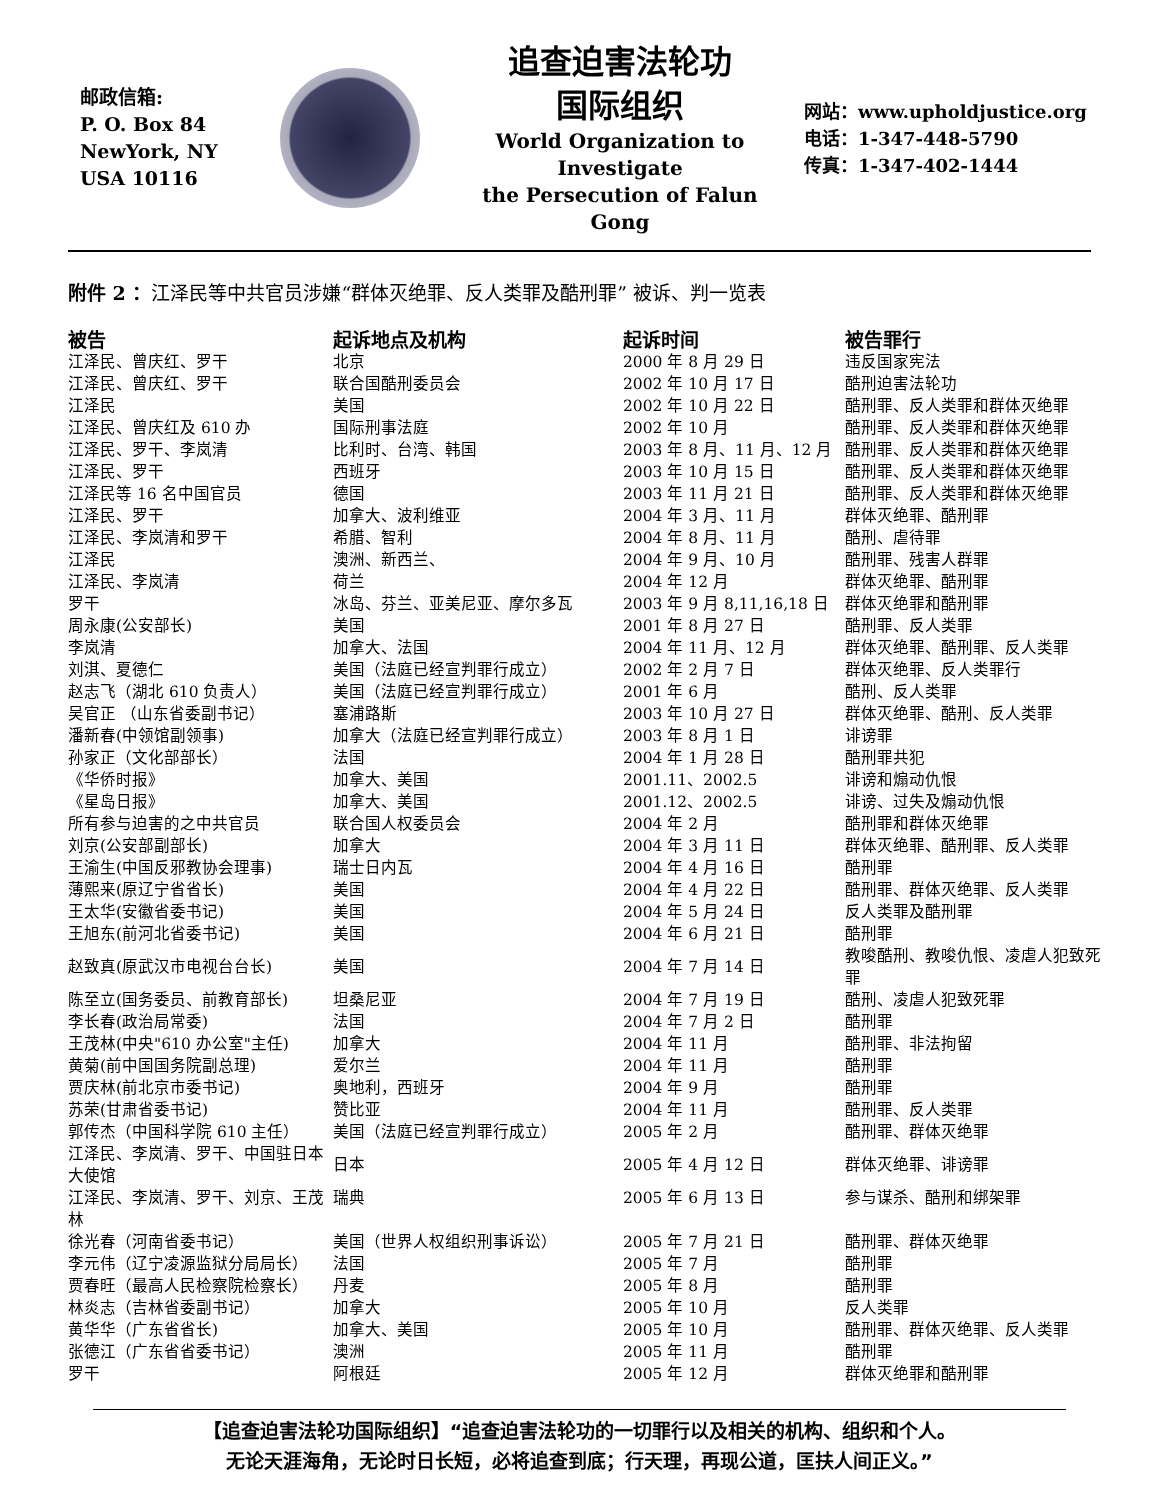邮政信箱:
P. O. Box 84
NewYork, NY
USA 10116
追查迫害法轮功
国际组织
World Organization to Investigate
the Persecution of Falun Gong
网站：www.upholdjustice.org
电话：1-347-448-5790
传真：1-347-402-1444
附件 2 ：江泽民等中共官员涉嫌“群体灭绝罪、反人类罪及酷刑罪” 被诉、判一览表
| 被告 | 起诉地点及机构 | 起诉时间 | 被告罪行 |
| --- | --- | --- | --- |
| 江泽民、曾庆红、罗干 | 北京 | 2000 年 8 月 29 日 | 违反国家宪法 |
| 江泽民、曾庆红、罗干 | 联合国酷刑委员会 | 2002 年 10 月 17 日 | 酷刑迫害法轮功 |
| 江泽民 | 美国 | 2002 年 10 月 22 日 | 酷刑罪、反人类罪和群体灭绝罪 |
| 江泽民、曾庆红及 610 办 | 国际刑事法庭 | 2002 年 10 月 | 酷刑罪、反人类罪和群体灭绝罪 |
| 江泽民、罗干、李岚清 | 比利时、台湾、韩国 | 2003 年 8 月、11 月、12 月 | 酷刑罪、反人类罪和群体灭绝罪 |
| 江泽民、罗干 | 西班牙 | 2003 年 10 月 15 日 | 酷刑罪、反人类罪和群体灭绝罪 |
| 江泽民等 16 名中国官员 | 德国 | 2003 年 11 月 21 日 | 酷刑罪、反人类罪和群体灭绝罪 |
| 江泽民、罗干 | 加拿大、波利维亚 | 2004 年 3 月、11 月 | 群体灭绝罪、酷刑罪 |
| 江泽民、李岚清和罗干 | 希腊、智利 | 2004 年 8 月、11 月 | 酷刑、虐待罪 |
| 江泽民 | 澳洲、新西兰、 | 2004 年 9 月、10 月 | 酷刑罪、残害人群罪 |
| 江泽民、李岚清 | 荷兰 | 2004 年 12 月 | 群体灭绝罪、酷刑罪 |
| 罗干 | 冰岛、芬兰、亚美尼亚、摩尔多瓦 | 2003 年 9 月 8,11,16,18 日 | 群体灭绝罪和酷刑罪 |
| 周永康(公安部长) | 美国 | 2001 年 8 月 27 日 | 酷刑罪、反人类罪 |
| 李岚清 | 加拿大、法国 | 2004 年 11 月、12 月 | 群体灭绝罪、酷刑罪、反人类罪 |
| 刘淇、夏德仁 | 美国（法庭已经宣判罪行成立） | 2002 年 2 月 7 日 | 群体灭绝罪、反人类罪行 |
| 赵志飞（湖北 610 负责人） | 美国（法庭已经宣判罪行成立） | 2001 年 6 月 | 酷刑、反人类罪 |
| 吴官正 （山东省委副书记） | 塞浦路斯 | 2003 年 10 月 27 日 | 群体灭绝罪、酷刑、反人类罪 |
| 潘新春(中领馆副领事) | 加拿大（法庭已经宣判罪行成立） | 2003 年 8 月 1 日 | 诽谤罪 |
| 孙家正（文化部部长） | 法国 | 2004 年 1 月 28 日 | 酷刑罪共犯 |
| 《华侨时报》 | 加拿大、美国 | 2001.11、2002.5 | 诽谤和煽动仇恨 |
| 《星岛日报》 | 加拿大、美国 | 2001.12、2002.5 | 诽谤、过失及煽动仇恨 |
| 所有参与迫害的之中共官员 | 联合国人权委员会 | 2004 年 2 月 | 酷刑罪和群体灭绝罪 |
| 刘京(公安部副部长) | 加拿大 | 2004 年 3 月 11 日 | 群体灭绝罪、酷刑罪、反人类罪 |
| 王渝生(中国反邪教协会理事) | 瑞士日内瓦 | 2004 年 4 月 16 日 | 酷刑罪 |
| 薄熙来(原辽宁省省长) | 美国 | 2004 年 4 月 22 日 | 酷刑罪、群体灭绝罪、反人类罪 |
| 王太华(安徽省委书记) | 美国 | 2004 年 5 月 24 日 | 反人类罪及酷刑罪 |
| 王旭东(前河北省委书记) | 美国 | 2004 年 6 月 21 日 | 酷刑罪 |
| 赵致真(原武汉市电视台台长) | 美国 | 2004 年 7 月 14 日 | 教唆酷刑、教唆仇恨、凌虐人犯致死罪 |
| 陈至立(国务委员、前教育部长) | 坦桑尼亚 | 2004 年 7 月 19 日 | 酷刑、凌虐人犯致死罪 |
| 李长春(政治局常委) | 法国 | 2004 年 7 月 2 日 | 酷刑罪 |
| 王茂林(中央"610 办公室"主任) | 加拿大 | 2004 年 11 月 | 酷刑罪、非法拘留 |
| 黄菊(前中国国务院副总理) | 爱尔兰 | 2004 年 11 月 | 酷刑罪 |
| 贾庆林(前北京市委书记) | 奥地利，西班牙 | 2004 年 9 月 | 酷刑罪 |
| 苏荣(甘肃省委书记) | 赞比亚 | 2004 年 11 月 | 酷刑罪、反人类罪 |
| 郭传杰（中国科学院 610 主任） | 美国（法庭已经宣判罪行成立） | 2005 年 2 月 | 酷刑罪、群体灭绝罪 |
| 江泽民、李岚清、罗干、中国驻日本大使馆 | 日本 | 2005 年 4 月 12 日 | 群体灭绝罪、诽谤罪 |
| 江泽民、李岚清、罗干、刘京、王茂林 | 瑞典 | 2005 年 6 月 13 日 | 参与谋杀、酷刑和绑架罪 |
| 徐光春（河南省委书记） | 美国（世界人权组织刑事诉讼） | 2005 年 7 月 21 日 | 酷刑罪、群体灭绝罪 |
| 李元伟（辽宁凌源监狱分局局长） | 法国 | 2005 年 7 月 | 酷刑罪 |
| 贾春旺（最高人民检察院检察长） | 丹麦 | 2005 年 8 月 | 酷刑罪 |
| 林炎志（吉林省委副书记） | 加拿大 | 2005 年 10 月 | 反人类罪 |
| 黄华华（广东省省长) | 加拿大、美国 | 2005 年 10 月 | 酷刑罪、群体灭绝罪、反人类罪 |
| 张德江（广东省省委书记） | 澳洲 | 2005 年 11 月 | 酷刑罪 |
| 罗干 | 阿根廷 | 2005 年 12 月 | 群体灭绝罪和酷刑罪 |
【追查迫害法轮功国际组织】“追查迫害法轮功的一切罪行以及相关的机构、组织和个人。
无论天涯海角，无论时日长短，必将追查到底；行天理，再现公道，匡扶人间正义。”